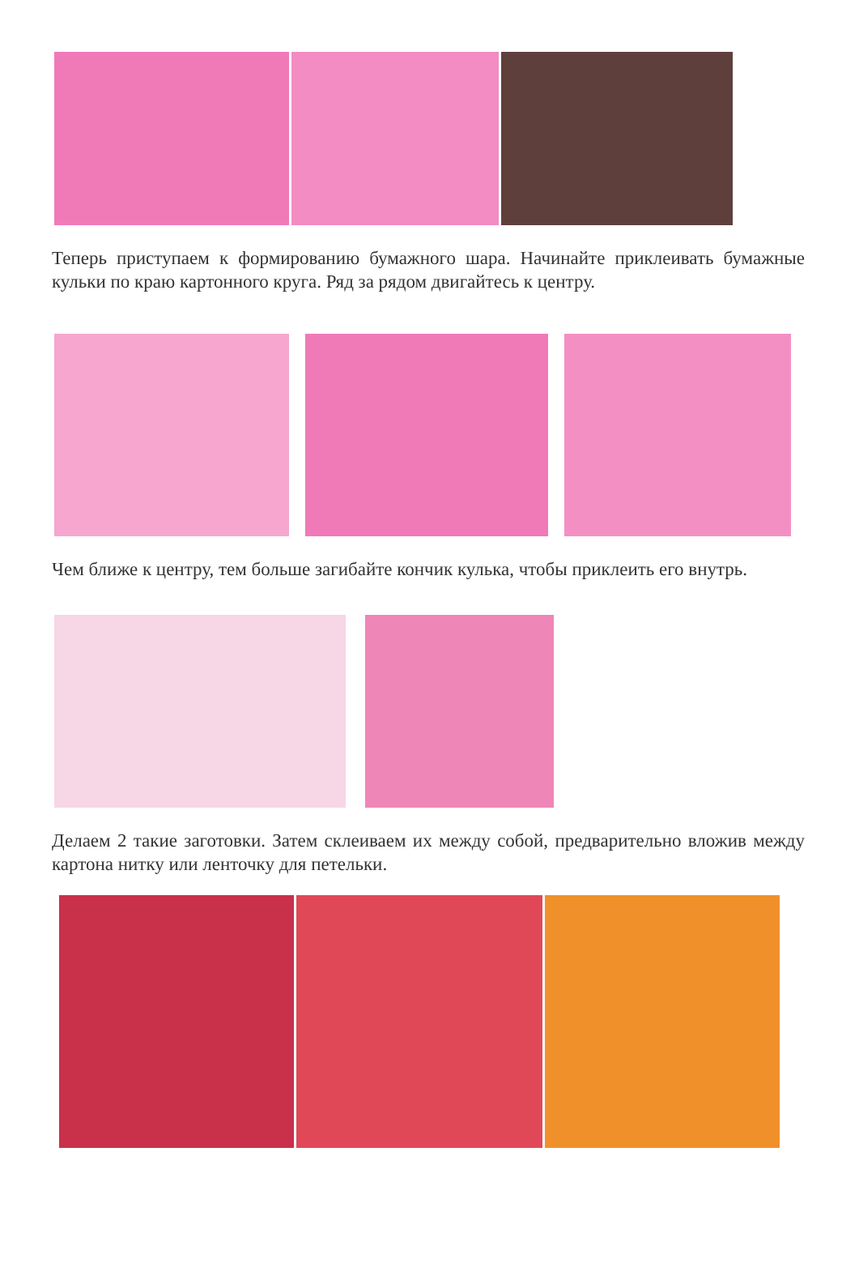Теперь приступаем к формированию бумажного шара. Начинайте приклеивать бумажные кульки по краю картонного круга. Ряд за рядом двигайтесь к центру.
Чем ближе к центру, тем больше загибайте кончик кулька, чтобы приклеить его внутрь.
Делаем 2 такие заготовки. Затем склеиваем их между собой, предварительно вложив между картона нитку или ленточку для петельки.